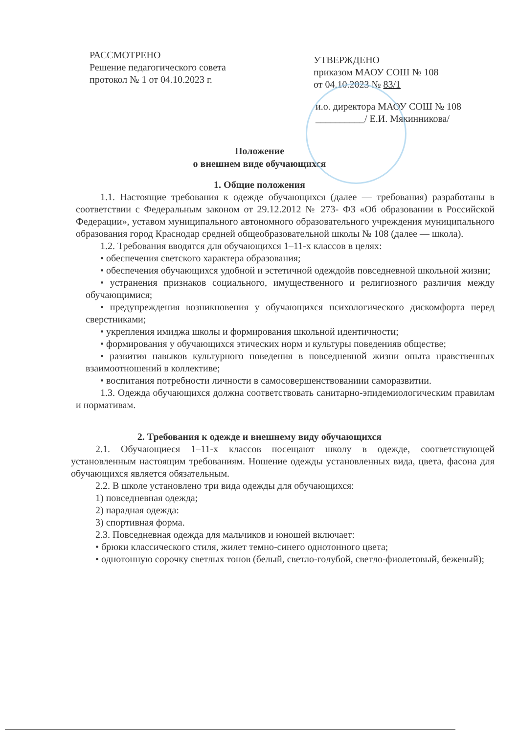РАССМОТРЕНО
Решение педагогического совета
протокол № 1 от 04.10.2023 г.
УТВЕРЖДЕНО
приказом МАОУ СОШ № 108
от 04.10.2023 № 83/1
и.о. директора МАОУ СОШ № 108
__________/ Е.И. Мякинникова/
Положение
о внешнем виде обучающихся
1. Общие положения
1.1. Настоящие требования к одежде обучающихся (далее — требования) разработаны в соответствии с Федеральным законом от 29.12.2012 № 273- ФЗ «Об образовании в Российской Федерации», уставом муниципального автономного образовательного учреждения муниципального образования город Краснодар средней общеобразовательной школы № 108 (далее — школа).
1.2. Требования вводятся для обучающихся 1–11-х классов в целях:
• обеспечения светского характера образования;
• обеспечения обучающихся удобной и эстетичной одеждойв повседневной школьной жизни;
• устранения признаков социального, имущественного и религиозного различия между обучающимися;
• предупреждения возникновения у обучающихся психологического дискомфорта перед сверстниками;
• укрепления имиджа школы и формирования школьной идентичности;
• формирования у обучающихся этических норм и культуры поведенияв обществе;
• развития навыков культурного поведения в повседневной жизни опыта нравственных взаимоотношений в коллективе;
• воспитания потребности личности в самосовершенствованиии саморазвитии.
1.3. Одежда обучающихся должна соответствовать санитарно-эпидемиологическим правилам и нормативам.
2. Требования к одежде и внешнему виду обучающихся
2.1. Обучающиеся 1–11-х классов посещают школу в одежде, соответствующей установленным настоящим требованиям. Ношение одежды установленных вида, цвета, фасона для обучающихся является обязательным.
2.2. В школе установлено три вида одежды для обучающихся:
1) повседневная одежда;
2) парадная одежда:
3) спортивная форма.
2.3. Повседневная одежда для мальчиков и юношей включает:
• брюки классического стиля, жилет темно-синего однотонного цвета;
• однотонную сорочку светлых тонов (белый, светло-голубой, светло-фиолетовый, бежевый);